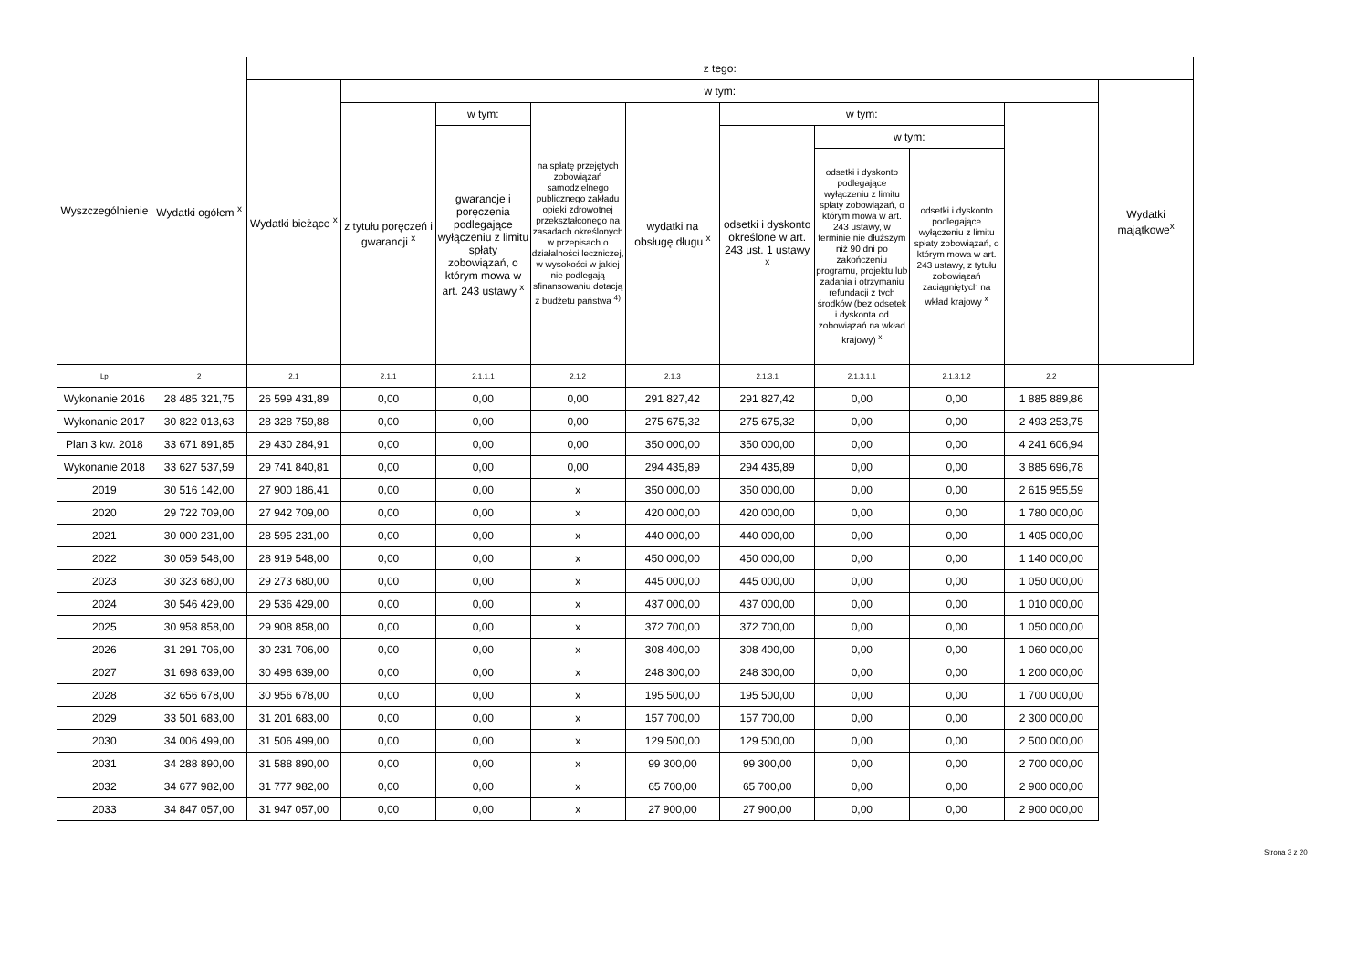| Wyszczególnienie | Wydatki ogółem <sup>x</sup> | z tego: | | | | | | | | | |
| --- | --- | --- | --- | --- | --- | --- | --- | --- | --- | --- | --- |
| | | Wydatki bieżące <sup>x</sup> | w tym: | | | | | | | | Wydatki majątkowe<sup>x</sup> |
| | | | z tytułu poręczeń i gwarancji <sup>x</sup> | w tym: | na spłatę przejętych zobowiązań samodzielnego publicznego zakładu opieki zdrowotnej przekształconego na zasadach określonych w przepisach o działalności leczniczej, w wysokości w jakiej nie podlegają sfinansowaniu dotacją z budżetu państwa <sup>4)</sup> | wydatki na obsługę długu <sup>x</sup> | w tym: | | | | |
| | | | | gwarancje i poręczenia podlegające wyłączeniu z limitu spłaty zobowiązań, o którym mowa w art. 243 ustawy <sup>x</sup> | | | odsetki i dyskonto określone w art. 243 ust. 1 ustawy <sup>x</sup> | w tym: | | | |
| | | | | | | | | odsetki i dyskonto podlegające wyłączeniu z limitu spłaty zobowiązań, o którym mowa w art. 243 ustawy, w terminie nie dłuższym niż 90 dni po zakończeniu programu, projektu lub zadania i otrzymaniu refundacji z tych środków (bez odsetek i dyskonta od zobowiązań na wkład krajowy) <sup>x</sup> | odsetki i dyskonto podlegające wyłączeniu z limitu spłaty zobowiązań, o którym mowa w art. 243 ustawy, z tytułu zobowiązań zaciągniętych na wkład krajowy <sup>x</sup> | | |
| Lp | 2 | 2.1 | 2.1.1 | 2.1.1.1 | 2.1.2 | 2.1.3 | 2.1.3.1 | 2.1.3.1.1 | 2.1.3.1.2 | 2.2 | |
| Wykonanie 2016 | 28 485 321,75 | 26 599 431,89 | 0,00 | 0,00 | 0,00 | 291 827,42 | 291 827,42 | 0,00 | 0,00 | 1 885 889,86 | |
| Wykonanie 2017 | 30 822 013,63 | 28 328 759,88 | 0,00 | 0,00 | 0,00 | 275 675,32 | 275 675,32 | 0,00 | 0,00 | 2 493 253,75 | |
| Plan 3 kw. 2018 | 33 671 891,85 | 29 430 284,91 | 0,00 | 0,00 | 0,00 | 350 000,00 | 350 000,00 | 0,00 | 0,00 | 4 241 606,94 | |
| Wykonanie 2018 | 33 627 537,59 | 29 741 840,81 | 0,00 | 0,00 | 0,00 | 294 435,89 | 294 435,89 | 0,00 | 0,00 | 3 885 696,78 | |
| 2019 | 30 516 142,00 | 27 900 186,41 | 0,00 | 0,00 | x | 350 000,00 | 350 000,00 | 0,00 | 0,00 | 2 615 955,59 | |
| 2020 | 29 722 709,00 | 27 942 709,00 | 0,00 | 0,00 | x | 420 000,00 | 420 000,00 | 0,00 | 0,00 | 1 780 000,00 | |
| 2021 | 30 000 231,00 | 28 595 231,00 | 0,00 | 0,00 | x | 440 000,00 | 440 000,00 | 0,00 | 0,00 | 1 405 000,00 | |
| 2022 | 30 059 548,00 | 28 919 548,00 | 0,00 | 0,00 | x | 450 000,00 | 450 000,00 | 0,00 | 0,00 | 1 140 000,00 | |
| 2023 | 30 323 680,00 | 29 273 680,00 | 0,00 | 0,00 | x | 445 000,00 | 445 000,00 | 0,00 | 0,00 | 1 050 000,00 | |
| 2024 | 30 546 429,00 | 29 536 429,00 | 0,00 | 0,00 | x | 437 000,00 | 437 000,00 | 0,00 | 0,00 | 1 010 000,00 | |
| 2025 | 30 958 858,00 | 29 908 858,00 | 0,00 | 0,00 | x | 372 700,00 | 372 700,00 | 0,00 | 0,00 | 1 050 000,00 | |
| 2026 | 31 291 706,00 | 30 231 706,00 | 0,00 | 0,00 | x | 308 400,00 | 308 400,00 | 0,00 | 0,00 | 1 060 000,00 | |
| 2027 | 31 698 639,00 | 30 498 639,00 | 0,00 | 0,00 | x | 248 300,00 | 248 300,00 | 0,00 | 0,00 | 1 200 000,00 | |
| 2028 | 32 656 678,00 | 30 956 678,00 | 0,00 | 0,00 | x | 195 500,00 | 195 500,00 | 0,00 | 0,00 | 1 700 000,00 | |
| 2029 | 33 501 683,00 | 31 201 683,00 | 0,00 | 0,00 | x | 157 700,00 | 157 700,00 | 0,00 | 0,00 | 2 300 000,00 | |
| 2030 | 34 006 499,00 | 31 506 499,00 | 0,00 | 0,00 | x | 129 500,00 | 129 500,00 | 0,00 | 0,00 | 2 500 000,00 | |
| 2031 | 34 288 890,00 | 31 588 890,00 | 0,00 | 0,00 | x | 99 300,00 | 99 300,00 | 0,00 | 0,00 | 2 700 000,00 | |
| 2032 | 34 677 982,00 | 31 777 982,00 | 0,00 | 0,00 | x | 65 700,00 | 65 700,00 | 0,00 | 0,00 | 2 900 000,00 | |
| 2033 | 34 847 057,00 | 31 947 057,00 | 0,00 | 0,00 | x | 27 900,00 | 27 900,00 | 0,00 | 0,00 | 2 900 000,00 | |
Strona 3 z 20